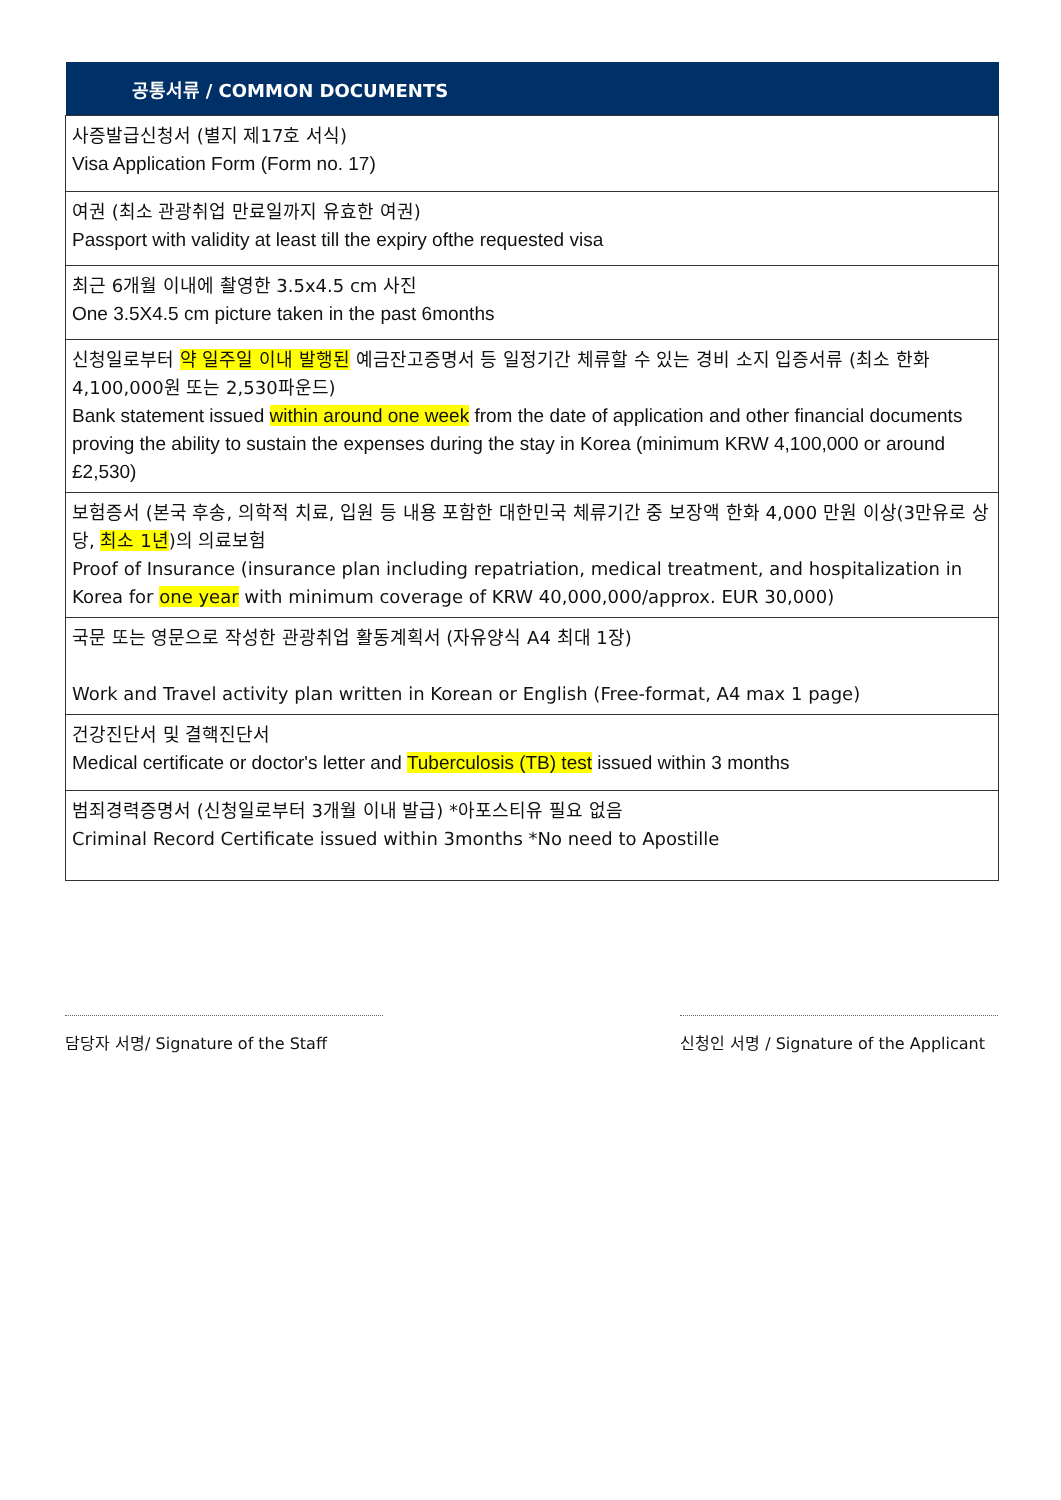| 공통서류 / COMMON DOCUMENTS |
| --- |
| 사증발급신청서 (별지 제17호 서식) Visa Application Form (Form no. 17) |
| 여권 (최소 관광취업 만료일까지 유효한 여권) Passport with validity at least till the expiry ofthe requested visa |
| 최근 6개월 이내에 촬영한 3.5x4.5 cm 사진 One 3.5X4.5 cm picture taken in the past 6months |
| 신청일로부터 약 일주일 이내 발행된 예금잔고증명서 등 일정기간 체류할 수 있는 경비 소지 입증서류 (최소 한화 4,100,000원 또는 2,530파운드) Bank statement issued within around one week from the date of application and other financial documents proving the ability to sustain the expenses during the stay in Korea (minimum KRW 4,100,000 or around £2,530) |
| 보험증서 (본국 후송, 의학적 치료, 입원 등 내용 포함한 대한민국 체류기간 중 보장액 한화 4,000 만원 이상(3만유로 상당, 최소 1년 )의 의료보험 Proof of Insurance (insurance plan including repatriation, medical treatment, and hospitalization in Korea for one year with minimum coverage of KRW 40,000,000/approx. EUR 30,000) |
| 국문 또는 영문으로 작성한 관광취업 활동계획서 (자유양식 A4 최대 1장) Work and Travel activity plan written in Korean or English (Free-format, A4 max 1 page) |
| 건강진단서 및 결핵진단서 Medical certificate or doctor's letter and Tuberculosis (TB) test issued within 3 months |
| 범죄경력증명서 (신청일로부터 3개월 이내 발급) *아포스티유 필요 없음 Criminal Record Certificate issued within 3months *No need to Apostille |
담당자 서명/ Signature of the Staff
신청인 서명 / Signature of the Applicant